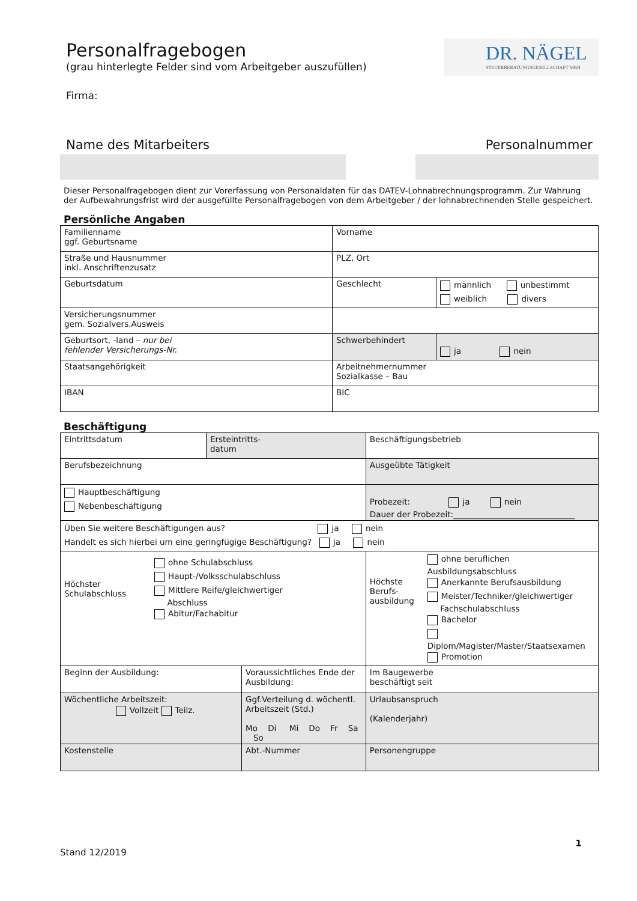DR. NÄGEL
STEUERBERATUNGSGESELLSCHAFT MBH
Personalfragebogen
(grau hinterlegte Felder sind vom Arbeitgeber auszufüllen)
Firma:
Name des Mitarbeiters Personalnummer
Dieser Personalfragebogen dient zur Vorerfassung von Personaldaten für das DATEV-Lohnabrechnungsprogramm. Zur Wahrung der Aufbewahrungsfrist wird der ausgefüllte Personalfragebogen von dem Arbeitgeber / der lohnabrechnenden Stelle gespeichert.
Persönliche Angaben
| Familienname ggf. Geburtsname | Vorname | |
| Straße und Hausnummer inkl. Anschriftenzusatz | PLZ, Ort | |
| Geburtsdatum | Geschlecht | männlich unbestimmt weiblich divers |
| Versicherungsnummer gem. Sozialvers.Ausweis | | |
| Geburtsort, -land – nur bei fehlender Versicherungs-Nr. | Schwerbehindert | ja nein |
| Staatsangehörigkeit | Arbeitnehmernummer Sozialkasse – Bau | |
| IBAN | BIC | |
Beschäftigung
| Eintrittsdatum | Ersteintritts- datum | | Beschäftigungsbetrieb | |
| Berufsbezeichnung | | | Ausgeübte Tätigkeit | |
| Hauptbeschäftigung Nebenbeschäftigung | | | Probezeit: ja nein Dauer der Probezeit:______________________________ | |
| Üben Sie weitere Beschäftigungen aus? ja nein Handelt es sich hierbei um eine geringfügige Beschäftigung? ja nein | | | | |
| Höchster Schulabschluss ohne Schulabschluss Haupt-/Volksschulabschluss Mittlere Reife/gleichwertiger Abschluss Abitur/Fachabitur | | | Höchste Berufs- ausbildung ohne beruflichen Ausbildungsabschluss Anerkannte Berufsausbildung Meister/Techniker/gleichwertiger Fachschulabschluss Bachelor Diplom/Magister/Master/Staatsexamen Promotion | |
| Beginn der Ausbildung: | | Voraussichtliches Ende der Ausbildung: | | Im Baugewerbe beschäftigt seit |
| Wöchentliche Arbeitszeit: Vollzeit Teilz. | | Ggf.Verteilung d. wöchentl. Arbeitszeit (Std.) Mo Di Mi Do Fr Sa So | | Urlaubsanspruch (Kalenderjahr) |
| Kostenstelle | | Abt.-Nummer | | Personengruppe |
1
Stand 12/2019